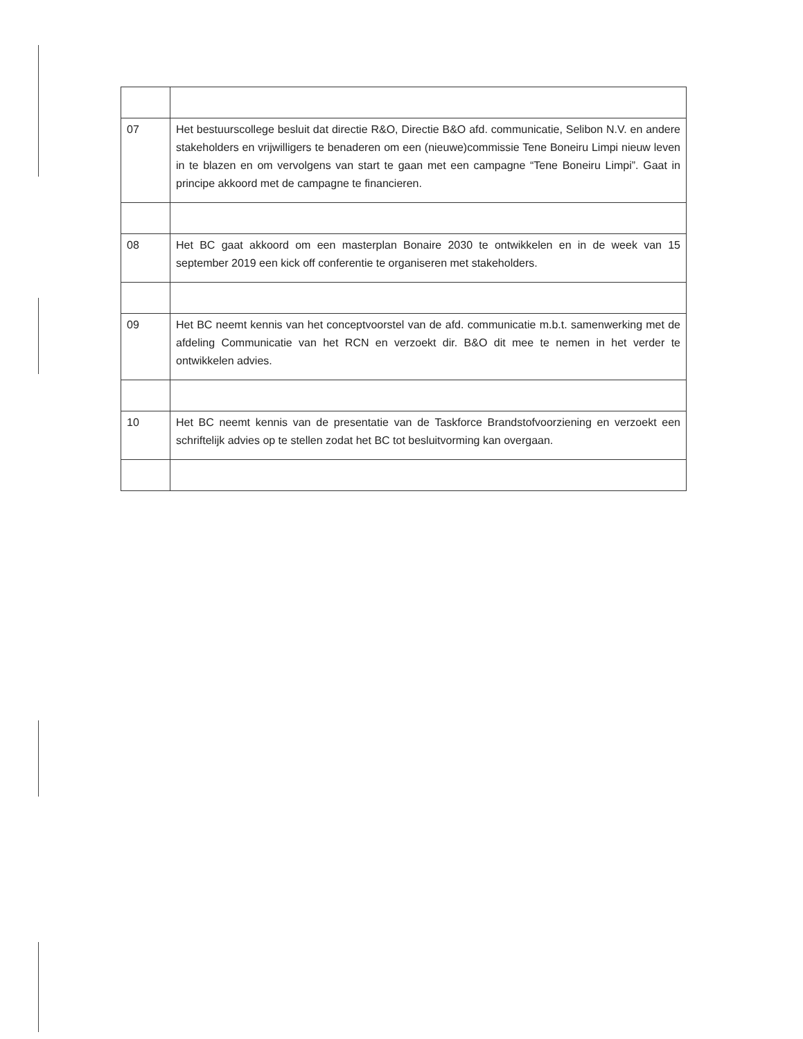| 07 | Het bestuurscollege besluit dat directie R&O, Directie B&O afd. communicatie, Selibon N.V. en andere stakeholders en vrijwilligers te benaderen om een (nieuwe)commissie Tene Boneiru Limpi nieuw leven in te blazen en om vervolgens van start te gaan met een campagne “Tene Boneiru Limpi”. Gaat in principe akkoord met de campagne te financieren. |
| 08 | Het BC gaat akkoord om een masterplan Bonaire 2030 te ontwikkelen en in de week van 15 september 2019 een kick off conferentie te organiseren met stakeholders. |
| 09 | Het BC neemt kennis van het conceptvoorstel van de afd. communicatie m.b.t. samenwerking met de afdeling Communicatie van het RCN en verzoekt dir. B&O dit mee te nemen in het verder te ontwikkelen advies. |
| 10 | Het BC neemt kennis van de presentatie van de Taskforce Brandstofvoorziening en verzoekt een schriftelijk advies op te stellen zodat het BC tot besluitvorming kan overgaan. |